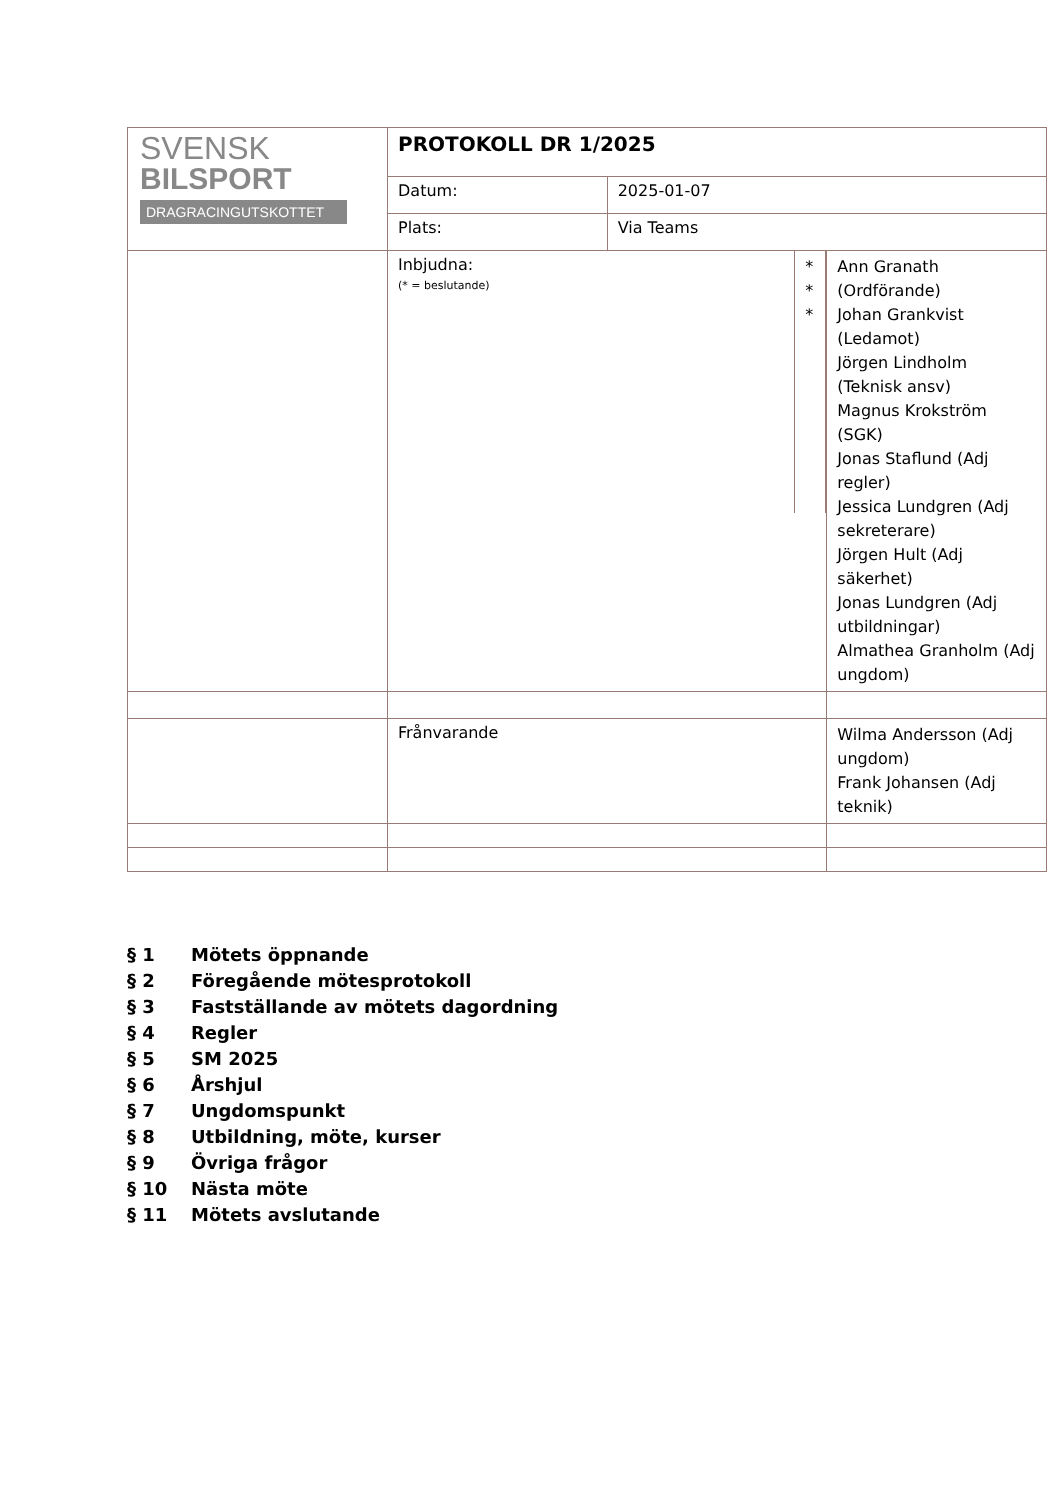| SVENSK BILSPORT DRAGRACINGUTSKOTTET | PROTOKOLL DR 1/2025 | | |
| | Datum: | 2025-01-07 | |
| | Plats: | Via Teams | |
| | / Inbjudna: (* = beslutande) / * * * / | | Ann Granath (Ordförande) Johan Grankvist (Ledamot) Jörgen Lindholm (Teknisk ansv) Magnus Krokström (SGK) Jonas Staflund (Adj regler) Jessica Lundgren (Adj sekreterare) Jörgen Hult (Adj säkerhet) Jonas Lundgren (Adj utbildningar) Almathea Granholm (Adj ungdom) |
| | Frånvarande | | Wilma Andersson (Adj ungdom) Frank Johansen (Adj teknik) |
§ 1 Mötets öppnande
§ 2 Föregående mötesprotokoll
§ 3 Fastställande av mötets dagordning
§ 4 Regler
§ 5 SM 2025
§ 6 Årshjul
§ 7 Ungdomspunkt
§ 8 Utbildning, möte, kurser
§ 9 Övriga frågor
§ 10 Nästa möte
§ 11 Mötets avslutande